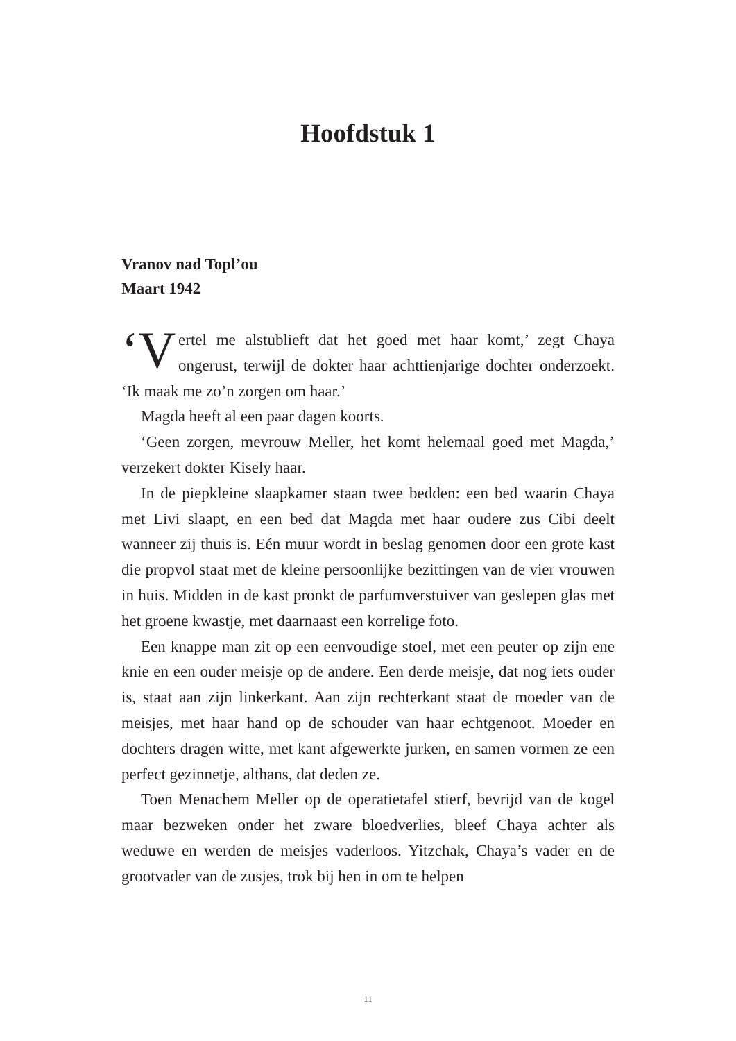Hoofdstuk 1
Vranov nad Topl’ou
Maart 1942
‘V ertel me alstublieft dat het goed met haar komt,’ zegt Chaya ongerust, terwijl de dokter haar achttienjarige dochter onderzoekt. ‘Ik maak me zo’n zorgen om haar.’
Magda heeft al een paar dagen koorts.
‘Geen zorgen, mevrouw Meller, het komt helemaal goed met Magda,’ verzekert dokter Kisely haar.
In de piepkleine slaapkamer staan twee bedden: een bed waarin Chaya met Livi slaapt, en een bed dat Magda met haar oudere zus Cibi deelt wanneer zij thuis is. Eén muur wordt in beslag genomen door een grote kast die propvol staat met de kleine persoonlijke bezittingen van de vier vrouwen in huis. Midden in de kast pronkt de parfumverstuiver van geslepen glas met het groene kwastje, met daarnaast een korrelige foto.
Een knappe man zit op een eenvoudige stoel, met een peuter op zijn ene knie en een ouder meisje op de andere. Een derde meisje, dat nog iets ouder is, staat aan zijn linkerkant. Aan zijn rechterkant staat de moeder van de meisjes, met haar hand op de schouder van haar echtgenoot. Moeder en dochters dragen witte, met kant afgewerkte jurken, en samen vormen ze een perfect gezinnetje, althans, dat deden ze.
Toen Menachem Meller op de operatietafel stierf, bevrijd van de kogel maar bezweken onder het zware bloedverlies, bleef Chaya achter als weduwe en werden de meisjes vaderloos. Yitzchak, Chaya’s vader en de grootvader van de zusjes, trok bij hen in om te helpen
11